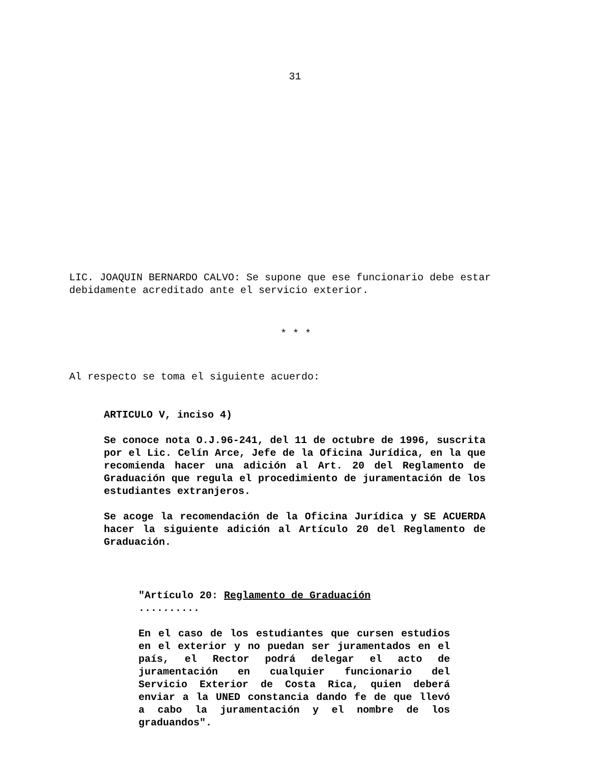31
LIC. JOAQUIN BERNARDO CALVO: Se supone que ese funcionario debe estar debidamente acreditado ante el servicio exterior.
* * *
Al respecto se toma el siguiente acuerdo:
ARTICULO V, inciso 4)
Se conoce nota O.J.96-241, del 11 de octubre de 1996, suscrita por el Lic. Celín Arce, Jefe de la Oficina Jurídica, en la que recomienda hacer una adición al Art. 20 del Reglamento de Graduación que regula el procedimiento de juramentación de los estudiantes extranjeros.
Se acoge la recomendación de la Oficina Jurídica y SE ACUERDA hacer la siguiente adición al Artículo 20 del Reglamento de Graduación.
"Artículo 20: Reglamento de Graduación
..........
En el caso de los estudiantes que cursen estudios en el exterior y no puedan ser juramentados en el país, el Rector podrá delegar el acto de juramentación en cualquier funcionario del Servicio Exterior de Costa Rica, quien deberá enviar a la UNED constancia dando fe de que llevó a cabo la juramentación y el nombre de los graduandos".